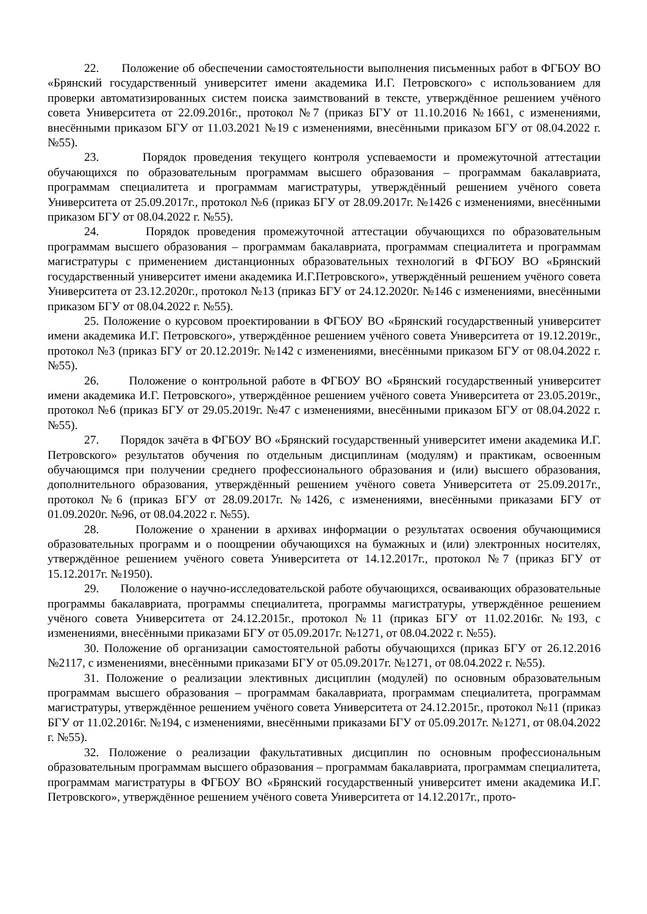22. Положение об обеспечении самостоятельности выполнения письменных работ в ФГБОУ ВО «Брянский государственный университет имени академика И.Г. Петровского» с использованием для проверки автоматизированных систем поиска заимствований в тексте, утверждённое решением учёного совета Университета от 22.09.2016г., протокол №7 (приказ БГУ от 11.10.2016 №1661, с изменениями, внесёнными приказом БГУ от 11.03.2021 №19 с изменениями, внесёнными приказом БГУ от 08.04.2022 г. №55).
23. Порядок проведения текущего контроля успеваемости и промежуточной аттестации обучающихся по образовательным программам высшего образования – программам бакалавриата, программам специалитета и программам магистратуры, утверждённый решением учёного совета Университета от 25.09.2017г., протокол №6 (приказ БГУ от 28.09.2017г. №1426 с изменениями, внесёнными приказом БГУ от 08.04.2022 г. №55).
24. Порядок проведения промежуточной аттестации обучающихся по образовательным программам высшего образования – программам бакалавриата, программам специалитета и программам магистратуры с применением дистанционных образовательных технологий в ФГБОУ ВО «Брянский государственный университет имени академика И.Г.Петровского», утверждённый решением учёного совета Университета от 23.12.2020г., протокол №13 (приказ БГУ от 24.12.2020г. №146 с изменениями, внесёнными приказом БГУ от 08.04.2022 г. №55).
25. Положение о курсовом проектировании в ФГБОУ ВО «Брянский государственный университет имени академика И.Г. Петровского», утверждённое решением учёного совета Университета от 19.12.2019г., протокол №3 (приказ БГУ от 20.12.2019г. №142 с изменениями, внесёнными приказом БГУ от 08.04.2022 г. №55).
26. Положение о контрольной работе в ФГБОУ ВО «Брянский государственный университет имени академика И.Г. Петровского», утверждённое решением учёного совета Университета от 23.05.2019г., протокол №6 (приказ БГУ от 29.05.2019г. №47 с изменениями, внесёнными приказом БГУ от 08.04.2022 г. №55).
27. Порядок зачёта в ФГБОУ ВО «Брянский государственный университет имени академика И.Г. Петровского» результатов обучения по отдельным дисциплинам (модулям) и практикам, освоенным обучающимся при получении среднего профессионального образования и (или) высшего образования, дополнительного образования, утверждённый решением учёного совета Университета от 25.09.2017г., протокол №6 (приказ БГУ от 28.09.2017г. №1426, с изменениями, внесёнными приказами БГУ от 01.09.2020г. №96, от 08.04.2022 г. №55).
28. Положение о хранении в архивах информации о результатах освоения обучающимися образовательных программ и о поощрении обучающихся на бумажных и (или) электронных носителях, утверждённое решением учёного совета Университета от 14.12.2017г., протокол №7 (приказ БГУ от 15.12.2017г. №1950).
29. Положение о научно-исследовательской работе обучающихся, осваивающих образовательные программы бакалавриата, программы специалитета, программы магистратуры, утверждённое решением учёного совета Университета от 24.12.2015г., протокол №11 (приказ БГУ от 11.02.2016г. №193, с изменениями, внесёнными приказами БГУ от 05.09.2017г. №1271, от 08.04.2022 г. №55).
30. Положение об организации самостоятельной работы обучающихся (приказ БГУ от 26.12.2016 №2117, с изменениями, внесёнными приказами БГУ от 05.09.2017г. №1271, от 08.04.2022 г. №55).
31. Положение о реализации элективных дисциплин (модулей) по основным образовательным программам высшего образования – программам бакалавриата, программам специалитета, программам магистратуры, утверждённое решением учёного совета Университета от 24.12.2015г., протокол №11 (приказ БГУ от 11.02.2016г. №194, с изменениями, внесёнными приказами БГУ от 05.09.2017г. №1271, от 08.04.2022 г. №55).
32. Положение о реализации факультативных дисциплин по основным профессиональным образовательным программам высшего образования – программам бакалавриата, программам специалитета, программам магистратуры в ФГБОУ ВО «Брянский государственный университет имени академика И.Г. Петровского», утверждённое решением учёного совета Университета от 14.12.2017г., прото-